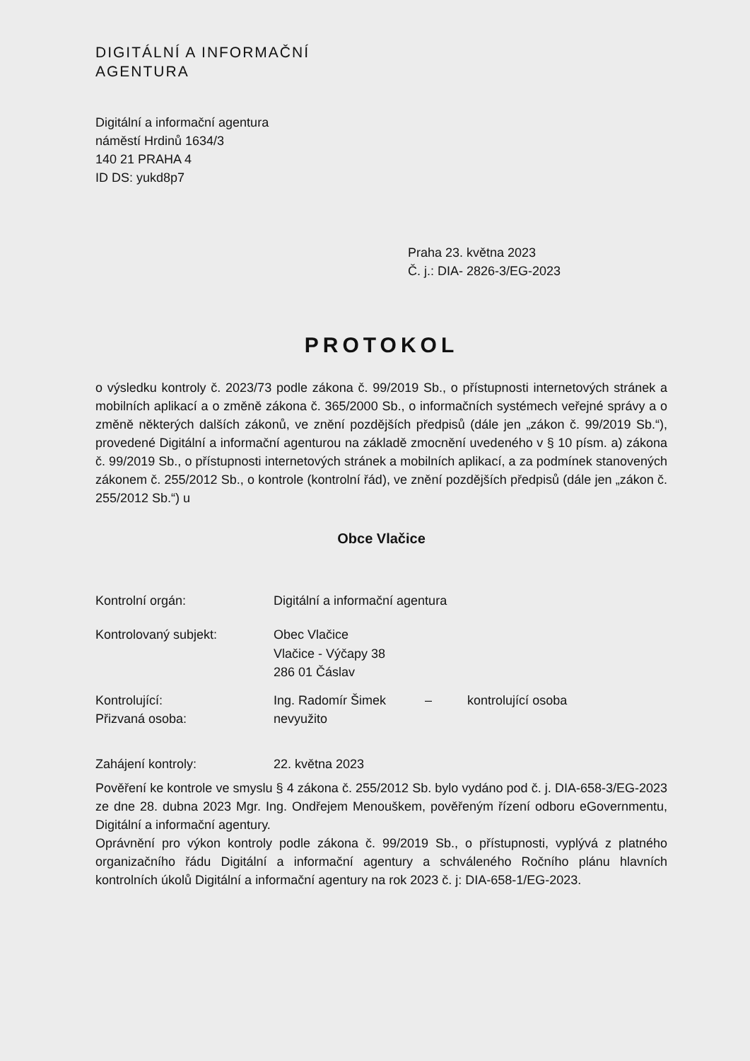DIGITÁLNÍ A INFORMAČNÍ
AGENTURA
Digitální a informační agentura
náměstí Hrdinů 1634/3
140 21 PRAHA 4
ID DS: yukd8p7
Praha 23. května 2023
Č. j.: DIA- 2826-3/EG-2023
PROTOKOL
o výsledku kontroly č. 2023/73 podle zákona č. 99/2019 Sb., o přístupnosti internetových stránek a mobilních aplikací a o změně zákona č. 365/2000 Sb., o informačních systémech veřejné správy a o změně některých dalších zákonů, ve znění pozdějších předpisů (dále jen „zákon č. 99/2019 Sb.“), provedené Digitální a informační agenturou na základě zmocnění uvedeného v § 10 písm. a) zákona č. 99/2019 Sb., o přístupnosti internetových stránek a mobilních aplikací, a za podmínek stanovených zákonem č. 255/2012 Sb., o kontrole (kontrolní řád), ve znění pozdějších předpisů (dále jen „zákon č. 255/2012 Sb.“) u
Obce Vlačice
| Kontrolní orgán: | Digitální a informační agentura |
| Kontrolovaný subjekt: | Obec Vlačice Vlačice - Výčapy 38 286 01 Čáslav |
| Kontrolující: | Ing. Radomír Šimek – kontrolující osoba |
| Přizvaná osoba: | nevyužito |
| Zahájení kontroly: | 22. května 2023 |
Pověření ke kontrole ve smyslu § 4 zákona č. 255/2012 Sb. bylo vydáno pod č. j. DIA-658-3/EG-2023 ze dne 28. dubna 2023 Mgr. Ing. Ondřejem Menouškem, pověřeným řízení odboru eGovernmentu, Digitální a informační agentury.
Oprávnění pro výkon kontroly podle zákona č. 99/2019 Sb., o přístupnosti, vyplývá z platného organizačního řádu Digitální a informační agentury a schváleného Ročního plánu hlavních kontrolních úkolů Digitální a informační agentury na rok 2023 č. j: DIA-658-1/EG-2023.